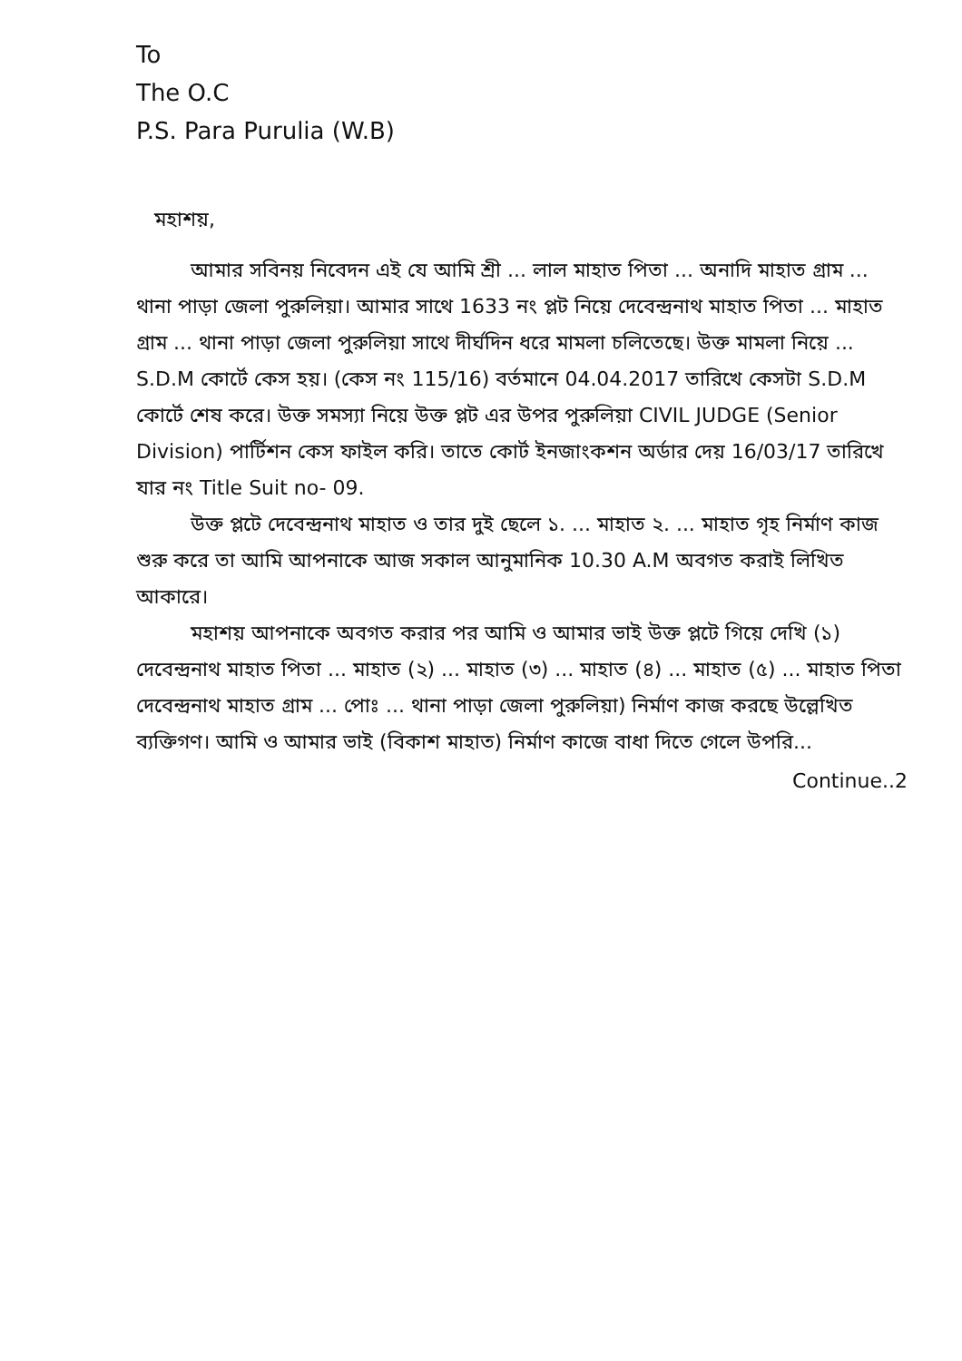To
The O.C
P.S. Para Purulia (W.B)
মহাশয়,
আমার সবিনয় নিবেদন এই যে আমি শ্রী ... লাল মাহাত পিতা ... অনাদি মাহাত গ্রাম ... থানা পাড়া জেলা পুরুলিয়া। আমার সাথে 1633 নং প্লট নিয়ে দেবেন্দ্রনাথ মাহাত পিতা ... মাহাত গ্রাম ... থানা পাড়া জেলা পুরুলিয়া সাথে দীর্ঘদিন ধরে মামলা চলিতেছে। উক্ত মামলা নিয়ে ... S.D.M কোর্টে কেস হয়। (কেস নং 115/16) বর্তমানে 04.04.2017 তারিখে কেসটা S.D.M কোর্টে শেষ করে। উক্ত সমস্যা নিয়ে উক্ত প্লট এর উপর পুরুলিয়া CIVIL JUDGE (Senior Division) পার্টিশন কেস ফাইল করি। তাতে কোর্ট ইনজাংকশন অর্ডার দেয় 16/03/17 তারিখে যার নং Title Suit no- 09.
উক্ত প্লটে দেবেন্দ্রনাথ মাহাত ও তার দুই ছেলে ১. ... মাহাত ২. ... মাহাত গৃহ নির্মাণ কাজ শুরু করে তা আমি আপনাকে আজ সকাল আনুমানিক 10.30 A.M অবগত করাই লিখিত আকারে।
মহাশয় আপনাকে অবগত করার পর আমি ও আমার ভাই উক্ত প্লটে গিয়ে দেখি (১) দেবেন্দ্রনাথ মাহাত পিতা ... মাহাত (২) ... মাহাত (৩) ... মাহাত (৪) ... মাহাত (৫) ... মাহাত পিতা দেবেন্দ্রনাথ মাহাত গ্রাম ... পোঃ ... থানা পাড়া জেলা পুরুলিয়া) নির্মাণ কাজ করছে উল্লেখিত ব্যক্তিগণ। আমি ও আমার ভাই (বিকাশ মাহাত) নির্মাণ কাজে বাধা দিতে গেলে উপরি...
Continue..2